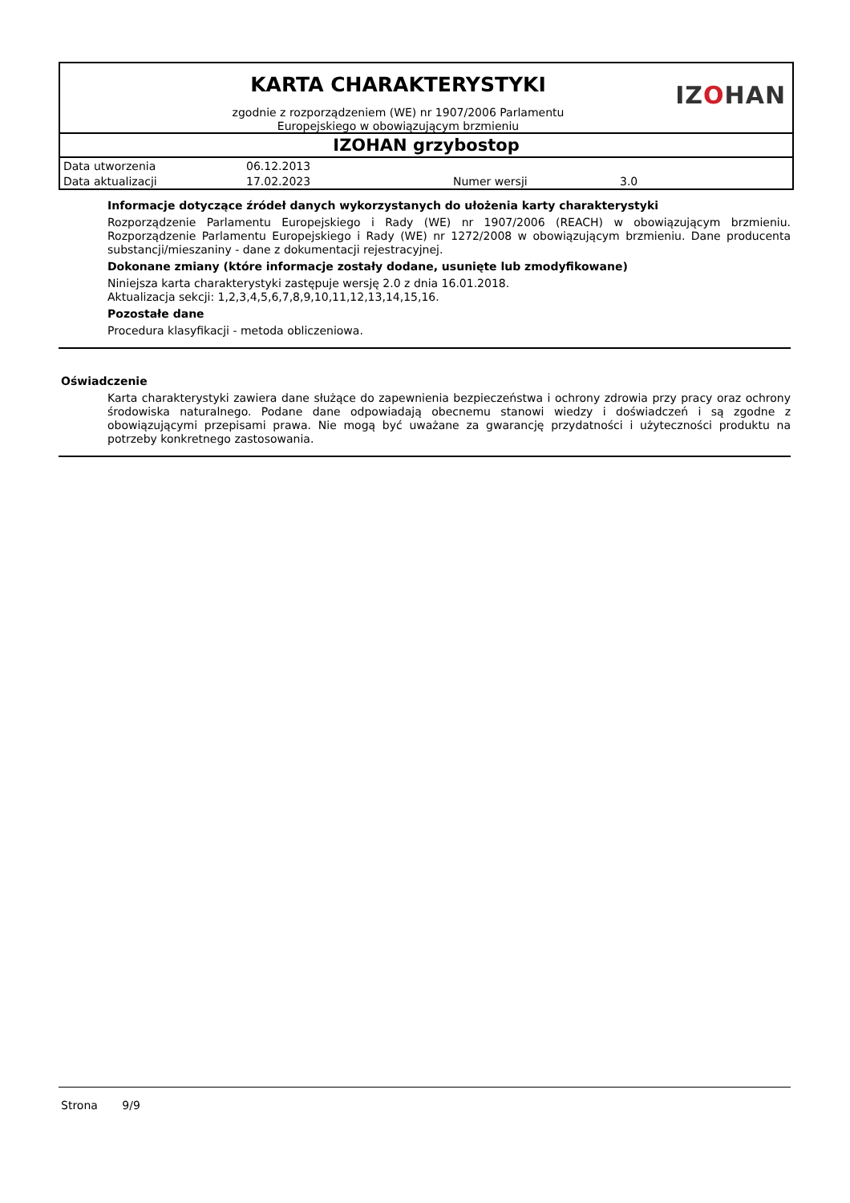KARTA CHARAKTERYSTYKI
zgodnie z rozporządzeniem (WE) nr 1907/2006 Parlamentu
Europejskiego w obowiązującym brzmieniu
IZOHAN
IZOHAN grzybostop
| Data utworzenia | 06.12.2013 | | |
| Data aktualizacji | 17.02.2023 | Numer wersji | 3.0 |
Informacje dotyczące źródeł danych wykorzystanych do ułożenia karty charakterystyki
Rozporządzenie Parlamentu Europejskiego i Rady (WE) nr 1907/2006 (REACH) w obowiązującym brzmieniu. Rozporządzenie Parlamentu Europejskiego i Rady (WE) nr 1272/2008 w obowiązującym brzmieniu. Dane producenta substancji/mieszaniny - dane z dokumentacji rejestracyjnej.
Dokonane zmiany (które informacje zostały dodane, usunięte lub zmodyfikowane)
Niniejsza karta charakterystyki zastępuje wersję 2.0 z dnia 16.01.2018.
Aktualizacja sekcji: 1,2,3,4,5,6,7,8,9,10,11,12,13,14,15,16.
Pozostałe dane
Procedura klasyfikacji - metoda obliczeniowa.
Oświadczenie
Karta charakterystyki zawiera dane służące do zapewnienia bezpieczeństwa i ochrony zdrowia przy pracy oraz ochrony środowiska naturalnego. Podane dane odpowiadają obecnemu stanowi wiedzy i doświadczeń i są zgodne z obowiązującymi przepisami prawa. Nie mogą być uważane za gwarancję przydatności i użyteczności produktu na potrzeby konkretnego zastosowania.
Strona 9/9